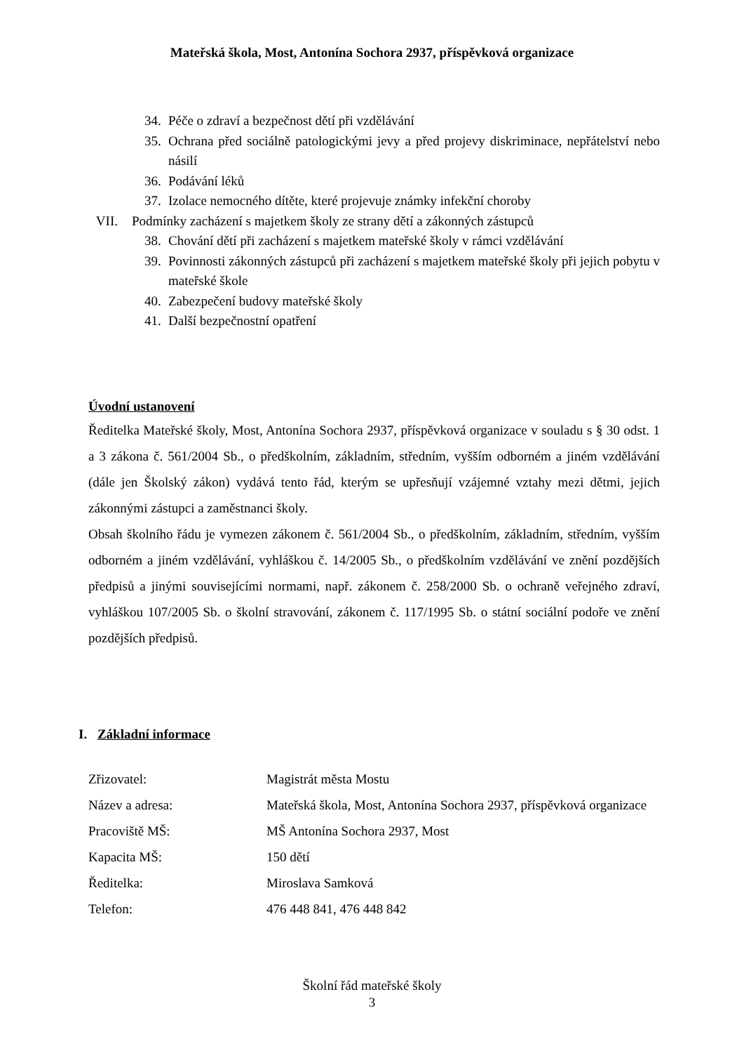Mateřská škola, Most, Antonína Sochora 2937, příspěvková organizace
34. Péče o zdraví a bezpečnost dětí při vzdělávání
35. Ochrana před sociálně patologickými jevy a před projevy diskriminace, nepřátelství nebo násilí
36. Podávání léků
37. Izolace nemocného dítěte, které projevuje známky infekční choroby
VII. Podmínky zacházení s majetkem školy ze strany dětí a zákonných zástupců
38. Chování dětí při zacházení s majetkem mateřské školy v rámci vzdělávání
39. Povinnosti zákonných zástupců při zacházení s majetkem mateřské školy při jejich pobytu v mateřské škole
40. Zabezpečení budovy mateřské školy
41. Další bezpečnostní opatření
Úvodní ustanovení
Ředitelka Mateřské školy, Most, Antonína Sochora 2937, příspěvková organizace v souladu s § 30 odst. 1 a 3 zákona č. 561/2004 Sb., o předškolním, základním, středním, vyšším odborném a jiném vzdělávání (dále jen Školský zákon) vydává tento řád, kterým se upřesňují vzájemné vztahy mezi dětmi, jejich zákonnými zástupci a zaměstnanci školy.
Obsah školního řádu je vymezen zákonem č. 561/2004 Sb., o předškolním, základním, středním, vyšším odborném a jiném vzdělávání, vyhláškou č. 14/2005 Sb., o předškolním vzdělávání ve znění pozdějších předpisů a jinými souvisejícími normami, např. zákonem č. 258/2000 Sb. o ochraně veřejného zdraví, vyhláškou 107/2005 Sb. o školní stravování, zákonem č. 117/1995 Sb. o státní sociální podoře ve znění pozdějších předpisů.
I. Základní informace
| Zřizovatel: | Magistrát města Mostu |
| Název a adresa: | Mateřská škola, Most, Antonína Sochora 2937, příspěvková organizace |
| Pracoviště MŠ: | MŠ Antonína Sochora 2937, Most |
| Kapacita MŠ: | 150 dětí |
| Ředitelka: | Miroslava Samková |
| Telefon: | 476 448 841, 476 448 842 |
Školní řád mateřské školy
3